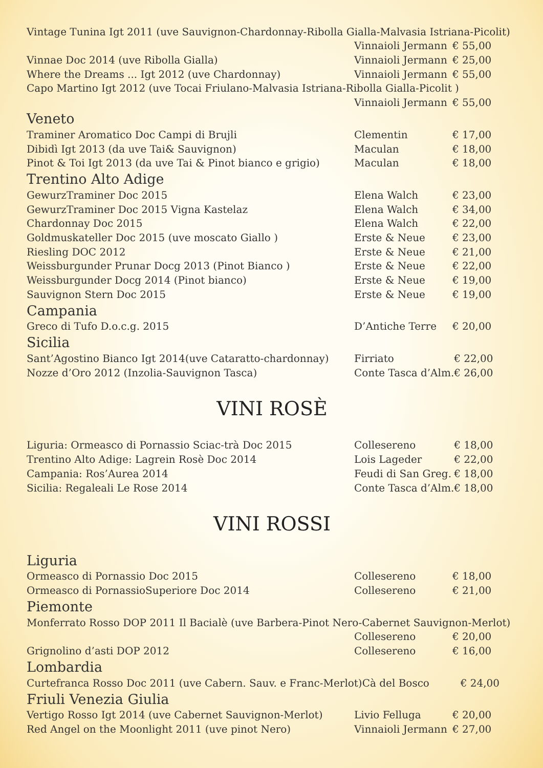| Vintage Tunina Igt 2011 (uve Sauvignon-Chardonnay-Ribolla Gialla-Malvasia Istriana-Picolit) | | |
| | Vinnaioli Jermann | € 55,00 |
| Vinnae Doc 2014 (uve Ribolla Gialla) | Vinnaioli Jermann | € 25,00 |
| Where the Dreams ... Igt 2012 (uve Chardonnay) | Vinnaioli Jermann | € 55,00 |
| Capo Martino Igt 2012 (uve Tocai Friulano-Malvasia Istriana-Ribolla Gialla-Picolit ) | | |
| | Vinnaioli Jermann | € 55,00 |
Veneto
| Traminer Aromatico Doc Campi di Brujli | Clementin | € 17,00 |
| Dibidì Igt 2013 (da uve Tai& Sauvignon) | Maculan | € 18,00 |
| Pinot & Toi Igt 2013 (da uve Tai & Pinot bianco e grigio) | Maculan | € 18,00 |
Trentino Alto Adige
| GewurzTraminer Doc 2015 | Elena Walch | € 23,00 |
| GewurzTraminer Doc 2015 Vigna Kastelaz | Elena Walch | € 34,00 |
| Chardonnay Doc 2015 | Elena Walch | € 22,00 |
| Goldmuskateller Doc 2015 (uve moscato Giallo ) | Erste & Neue | € 23,00 |
| Riesling DOC 2012 | Erste & Neue | € 21,00 |
| Weissburgunder Prunar Docg 2013 (Pinot Bianco ) | Erste & Neue | € 22,00 |
| Weissburgunder Docg 2014 (Pinot bianco) | Erste & Neue | € 19,00 |
| Sauvignon Stern Doc 2015 | Erste & Neue | € 19,00 |
Campania
| Greco di Tufo D.o.c.g. 2015 | D’Antiche Terre | € 20,00 |
Sicilia
| Sant’Agostino Bianco Igt 2014(uve Cataratto-chardonnay) | Firriato | € 22,00 |
| Nozze d’Oro 2012 (Inzolia-Sauvignon Tasca) | Conte Tasca d’Alm. | € 26,00 |
VINI ROSÈ
| Liguria: Ormeasco di Pornassio Sciac-trà Doc 2015 | Collesereno | € 18,00 |
| Trentino Alto Adige: Lagrein Rosè Doc 2014 | Lois Lageder | € 22,00 |
| Campania: Ros’Aurea 2014 | Feudi di San Greg. | € 18,00 |
| Sicilia: Regaleali Le Rose 2014 | Conte Tasca d’Alm. | € 18,00 |
VINI ROSSI
Liguria
| Ormeasco di Pornassio Doc 2015 | Collesereno | € 18,00 |
| Ormeasco di PornassioSuperiore Doc 2014 | Collesereno | € 21,00 |
Piemonte
| Monferrato Rosso DOP 2011 Il Bacialè (uve Barbera-Pinot Nero-Cabernet Sauvignon-Merlot) | | |
| | Collesereno | € 20,00 |
| Grignolino d’asti DOP 2012 | Collesereno | € 16,00 |
Lombardia
| Curtefranca Rosso Doc 2011 (uve Cabern. Sauv. e Franc-Merlot) | Cà del Bosco | € 24,00 |
Friuli Venezia Giulia
| Vertigo Rosso Igt 2014 (uve Cabernet Sauvignon-Merlot) | Livio Felluga | € 20,00 |
| Red Angel on the Moonlight 2011 (uve pinot Nero) | Vinnaioli Jermann | € 27,00 |